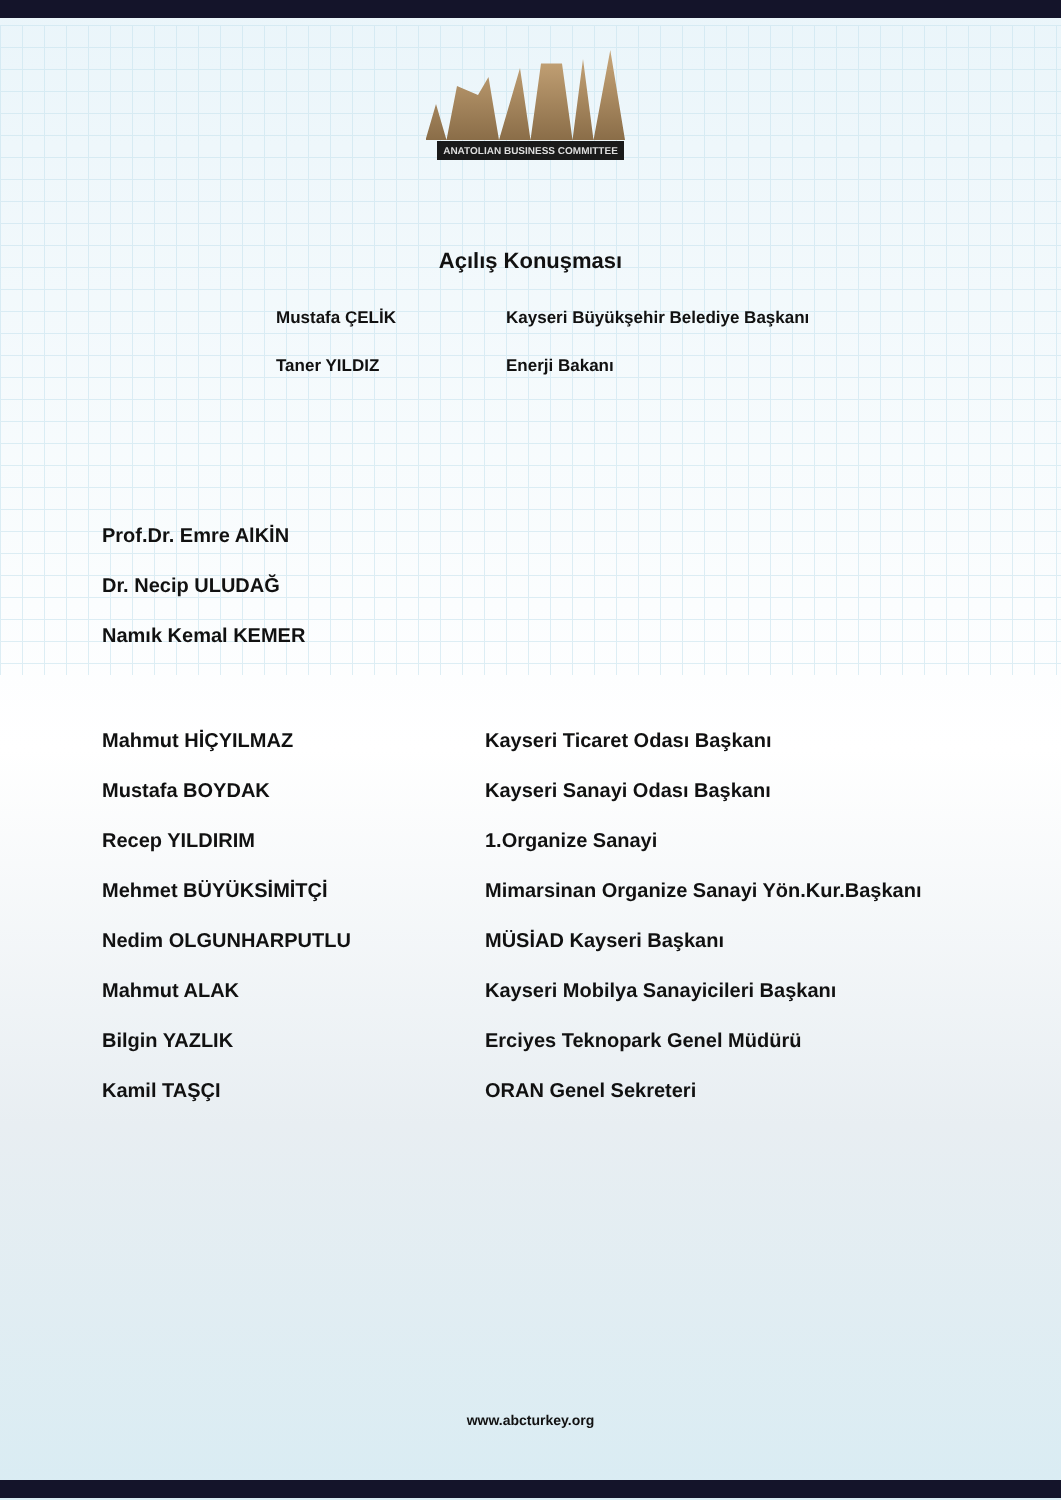ANATOLIAN BUSINESS COMMITTEE
Açılış Konuşması
| Mustafa ÇELİK | Kayseri Büyükşehir Belediye Başkanı |
| Taner YILDIZ | Enerji Bakanı |
| Prof.Dr. Emre AlKİN |
| Dr. Necip ULUDAĞ |
| Namık Kemal KEMER |
| Mahmut HİÇYILMAZ | Kayseri Ticaret Odası Başkanı |
| Mustafa BOYDAK | Kayseri Sanayi Odası Başkanı |
| Recep YILDIRIM | 1.Organize Sanayi |
| Mehmet BÜYÜKSİMİTÇİ | Mimarsinan Organize Sanayi Yön.Kur.Başkanı |
| Nedim OLGUNHARPUTLU | MÜSİAD Kayseri Başkanı |
| Mahmut ALAK | Kayseri Mobilya Sanayicileri Başkanı |
| Bilgin YAZLIK | Erciyes Teknopark Genel Müdürü |
| Kamil TAŞÇI | ORAN Genel Sekreteri |
www.abcturkey.org